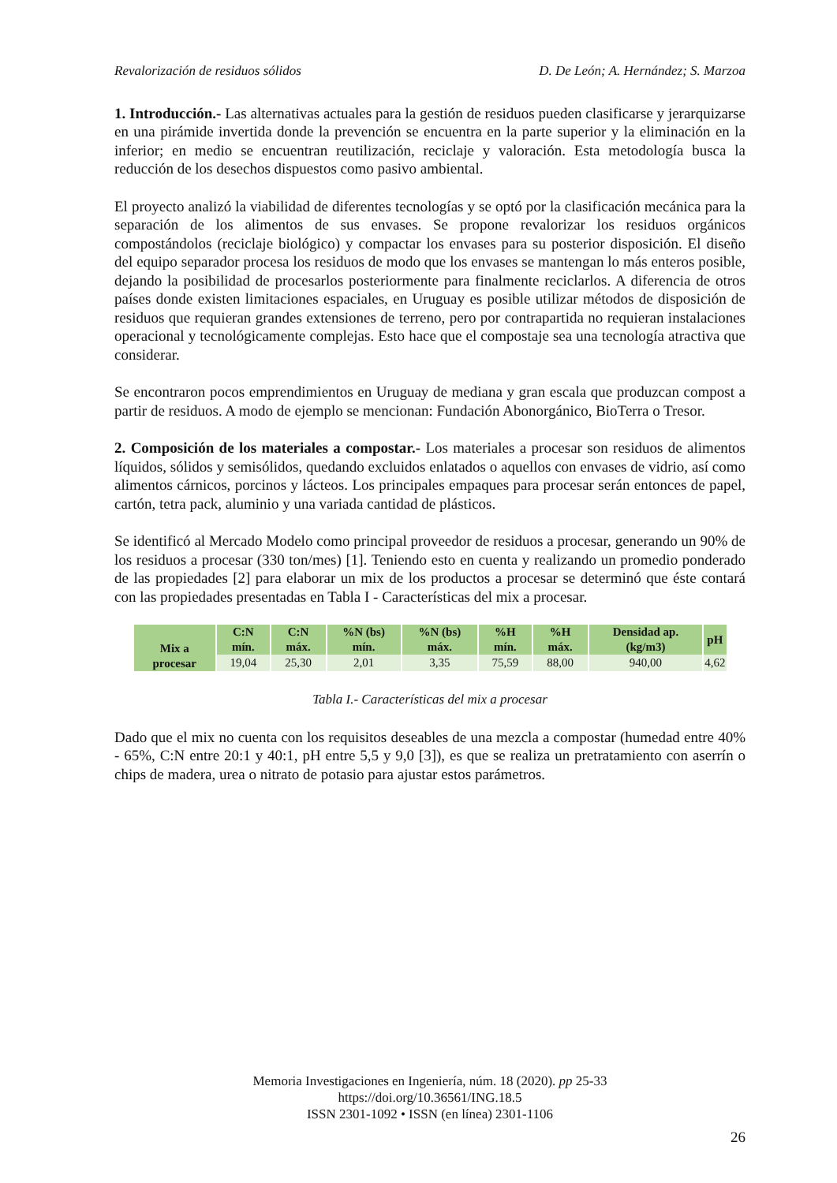Revalorización de residuos sólidos D. De León; A. Hernández; S. Marzoa
1. Introducción.- Las alternativas actuales para la gestión de residuos pueden clasificarse y jerarquizarse en una pirámide invertida donde la prevención se encuentra en la parte superior y la eliminación en la inferior; en medio se encuentran reutilización, reciclaje y valoración. Esta metodología busca la reducción de los desechos dispuestos como pasivo ambiental.
El proyecto analizó la viabilidad de diferentes tecnologías y se optó por la clasificación mecánica para la separación de los alimentos de sus envases. Se propone revalorizar los residuos orgánicos compostándolos (reciclaje biológico) y compactar los envases para su posterior disposición. El diseño del equipo separador procesa los residuos de modo que los envases se mantengan lo más enteros posible, dejando la posibilidad de procesarlos posteriormente para finalmente reciclarlos. A diferencia de otros países donde existen limitaciones espaciales, en Uruguay es posible utilizar métodos de disposición de residuos que requieran grandes extensiones de terreno, pero por contrapartida no requieran instalaciones operacional y tecnológicamente complejas. Esto hace que el compostaje sea una tecnología atractiva que considerar.
Se encontraron pocos emprendimientos en Uruguay de mediana y gran escala que produzcan compost a partir de residuos. A modo de ejemplo se mencionan: Fundación Abonorgánico, BioTerra o Tresor.
2. Composición de los materiales a compostar.- Los materiales a procesar son residuos de alimentos líquidos, sólidos y semisólidos, quedando excluidos enlatados o aquellos con envases de vidrio, así como alimentos cárnicos, porcinos y lácteos. Los principales empaques para procesar serán entonces de papel, cartón, tetra pack, aluminio y una variada cantidad de plásticos.
Se identificó al Mercado Modelo como principal proveedor de residuos a procesar, generando un 90% de los residuos a procesar (330 ton/mes) [1]. Teniendo esto en cuenta y realizando un promedio ponderado de las propiedades [2] para elaborar un mix de los productos a procesar se determinó que éste contará con las propiedades presentadas en Tabla I - Características del mix a procesar.
| Mix a procesar | C:N mín. | C:N máx. | %N (bs) mín. | %N (bs) máx. | %H mín. | %H máx. | Densidad ap. (kg/m3) | pH |
| --- | --- | --- | --- | --- | --- | --- | --- | --- |
| | 19,04 | 25,30 | 2,01 | 3,35 | 75,59 | 88,00 | 940,00 | 4,62 |
Tabla I.- Características del mix a procesar
Dado que el mix no cuenta con los requisitos deseables de una mezcla a compostar (humedad entre 40% - 65%, C:N entre 20:1 y 40:1, pH entre 5,5 y 9,0 [3]), es que se realiza un pretratamiento con aserrín o chips de madera, urea o nitrato de potasio para ajustar estos parámetros.
Memoria Investigaciones en Ingeniería, núm. 18 (2020). pp 25-33
https://doi.org/10.36561/ING.18.5
ISSN 2301-1092 • ISSN (en línea) 2301-1106
26